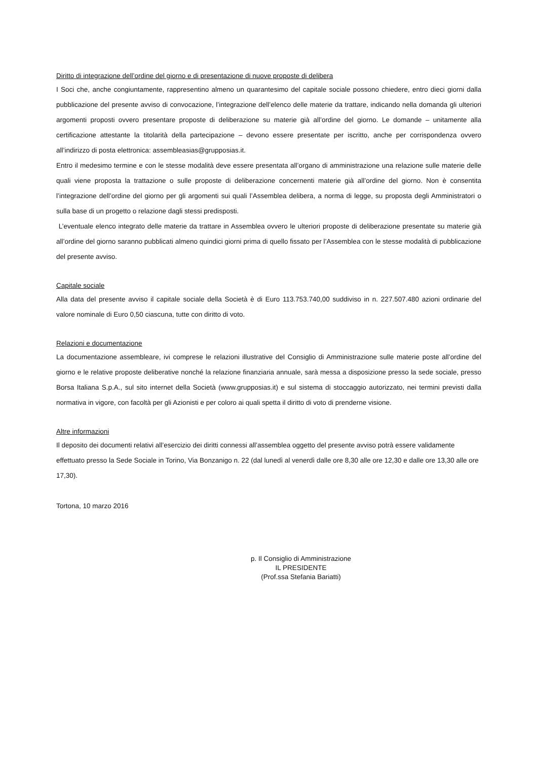Diritto di integrazione dell’ordine del giorno e di presentazione di nuove proposte di delibera
I Soci che, anche congiuntamente, rappresentino almeno un quarantesimo del capitale sociale possono chiedere, entro dieci giorni dalla pubblicazione del presente avviso di convocazione, l’integrazione dell’elenco delle materie da trattare, indicando nella domanda gli ulteriori argomenti proposti ovvero presentare proposte di deliberazione su materie già all’ordine del giorno. Le domande – unitamente alla certificazione attestante la titolarità della partecipazione – devono essere presentate per iscritto, anche per corrispondenza ovvero all’indirizzo di posta elettronica: assembleasias@grupposias.it.
Entro il medesimo termine e con le stesse modalità deve essere presentata all’organo di amministrazione una relazione sulle materie delle quali viene proposta la trattazione o sulle proposte di deliberazione concernenti materie già all’ordine del giorno. Non è consentita l’integrazione dell’ordine del giorno per gli argomenti sui quali l’Assemblea delibera, a norma di legge, su proposta degli Amministratori o sulla base di un progetto o relazione dagli stessi predisposti.
L’eventuale elenco integrato delle materie da trattare in Assemblea ovvero le ulteriori proposte di deliberazione presentate su materie già all’ordine del giorno saranno pubblicati almeno quindici giorni prima di quello fissato per l’Assemblea con le stesse modalità di pubblicazione del presente avviso.
Capitale sociale
Alla data del presente avviso il capitale sociale della Società è di Euro 113.753.740,00 suddiviso in n. 227.507.480 azioni ordinarie del valore nominale di Euro 0,50 ciascuna, tutte con diritto di voto.
Relazioni e documentazione
La documentazione assembleare, ivi comprese le relazioni illustrative del Consiglio di Amministrazione sulle materie poste all’ordine del giorno e le relative proposte deliberative nonché la relazione finanziaria annuale, sarà messa a disposizione presso la sede sociale, presso Borsa Italiana S.p.A., sul sito internet della Società (www.grupposias.it) e sul sistema di stoccaggio autorizzato, nei termini previsti dalla normativa in vigore, con facoltà per gli Azionisti e per coloro ai quali spetta il diritto di voto di prenderne visione.
Altre informazioni
Il deposito dei documenti relativi all’esercizio dei diritti connessi all’assemblea oggetto del presente avviso potrà essere validamente effettuato presso la Sede Sociale in Torino, Via Bonzanigo n. 22 (dal lunedì al venerdì dalle ore 8,30 alle ore 12,30 e dalle ore 13,30 alle ore 17,30).
Tortona, 10 marzo 2016
p. Il Consiglio di Amministrazione
IL PRESIDENTE
(Prof.ssa Stefania Bariatti)